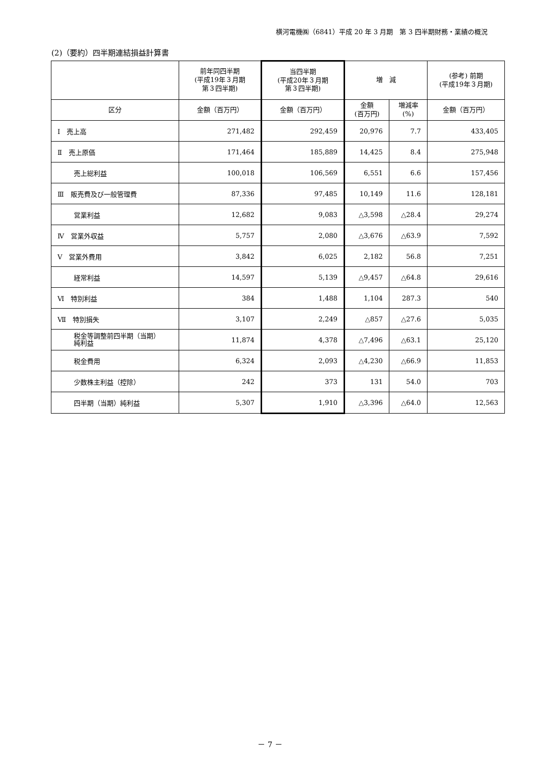横河電機㈱（6841）平成 20 年 3 月期　第 3 四半期財務・業績の概況
(2)（要約）四半期連結損益計算書
| | 前年同四半期 (平成19年３月期 第３四半期) | 当四半期 (平成20年３月期 第３四半期) | 増 減 | | (参考) 前期 (平成19年３月期) |
| --- | --- | --- | --- | --- | --- |
| 区分 | 金額（百万円） | 金額（百万円） | 金額 (百万円) | 増減率 (%) | 金額（百万円） |
| Ⅰ 売上高 | 271,482 | 292,459 | 20,976 | 7.7 | 433,405 |
| Ⅱ 売上原価 | 171,464 | 185,889 | 14,425 | 8.4 | 275,948 |
| 売上総利益 | 100,018 | 106,569 | 6,551 | 6.6 | 157,456 |
| Ⅲ 販売費及び一般管理費 | 87,336 | 97,485 | 10,149 | 11.6 | 128,181 |
| 営業利益 | 12,682 | 9,083 | △3,598 | △28.4 | 29,274 |
| Ⅳ 営業外収益 | 5,757 | 2,080 | △3,676 | △63.9 | 7,592 |
| Ⅴ 営業外費用 | 3,842 | 6,025 | 2,182 | 56.8 | 7,251 |
| 経常利益 | 14,597 | 5,139 | △9,457 | △64.8 | 29,616 |
| Ⅵ 特別利益 | 384 | 1,488 | 1,104 | 287.3 | 540 |
| Ⅶ 特別損失 | 3,107 | 2,249 | △857 | △27.6 | 5,035 |
| 税金等調整前四半期（当期） 純利益 | 11,874 | 4,378 | △7,496 | △63.1 | 25,120 |
| 税金費用 | 6,324 | 2,093 | △4,230 | △66.9 | 11,853 |
| 少数株主利益（控除） | 242 | 373 | 131 | 54.0 | 703 |
| 四半期（当期）純利益 | 5,307 | 1,910 | △3,396 | △64.0 | 12,563 |
－ 7 －